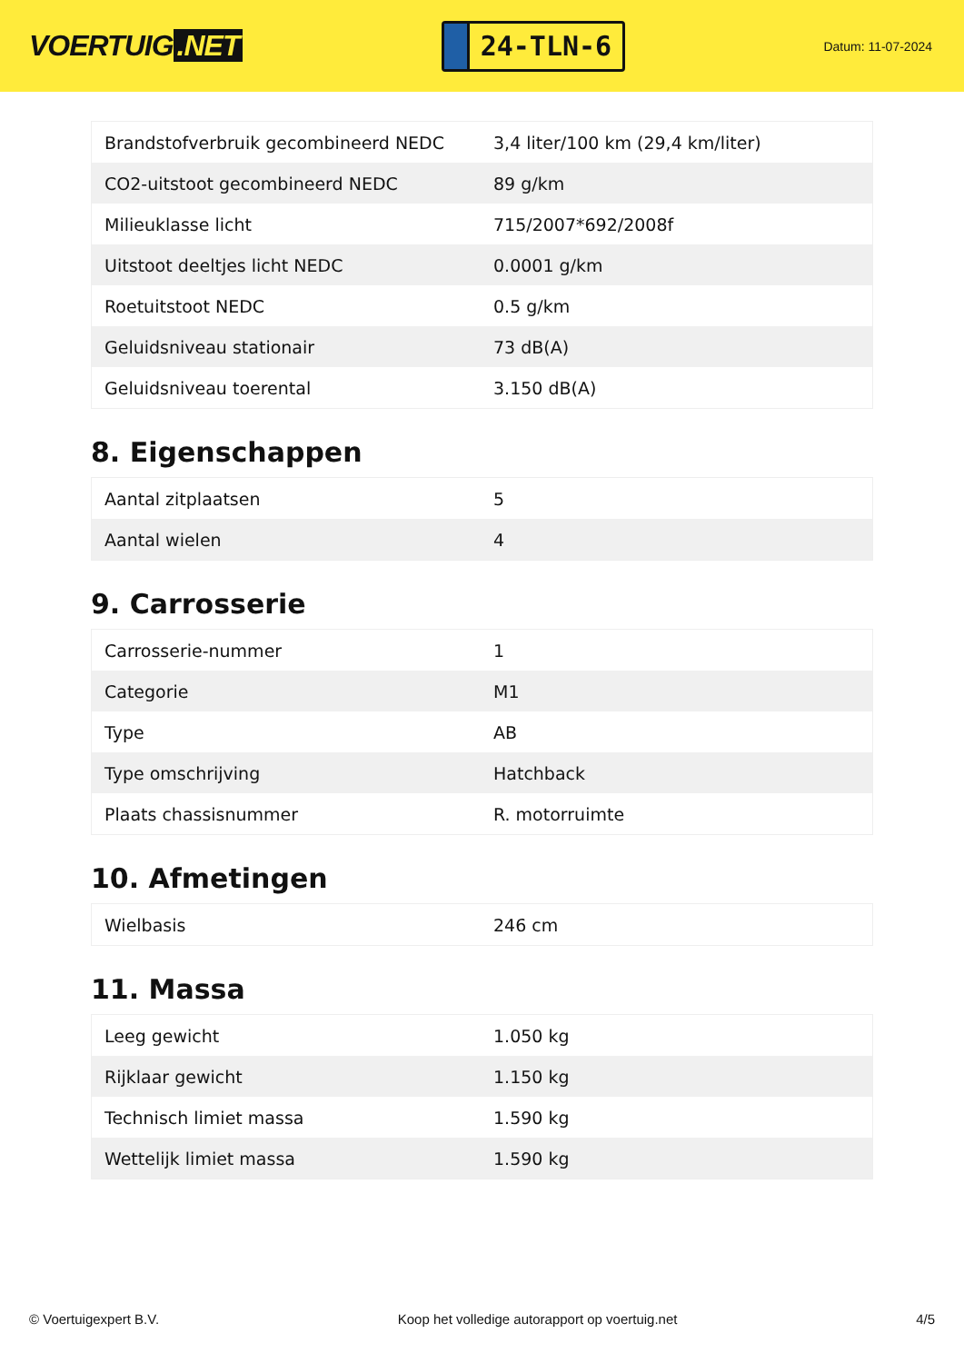VOERTUIG.NET
24-TLN-6
Datum: 11-07-2024
| Brandstofverbruik gecombineerd NEDC | 3,4 liter/100 km (29,4 km/liter) |
| CO2-uitstoot gecombineerd NEDC | 89 g/km |
| Milieuklasse licht | 715/2007*692/2008f |
| Uitstoot deeltjes licht NEDC | 0.0001 g/km |
| Roetuitstoot NEDC | 0.5 g/km |
| Geluidsniveau stationair | 73 dB(A) |
| Geluidsniveau toerental | 3.150 dB(A) |
8. Eigenschappen
| Aantal zitplaatsen | 5 |
| Aantal wielen | 4 |
9. Carrosserie
| Carrosserie-nummer | 1 |
| Categorie | M1 |
| Type | AB |
| Type omschrijving | Hatchback |
| Plaats chassisnummer | R. motorruimte |
10. Afmetingen
| Wielbasis | 246 cm |
11. Massa
| Leeg gewicht | 1.050 kg |
| Rijklaar gewicht | 1.150 kg |
| Technisch limiet massa | 1.590 kg |
| Wettelijk limiet massa | 1.590 kg |
© Voertuigexpert B.V. Koop het volledige autorapport op voertuig.net 4/5